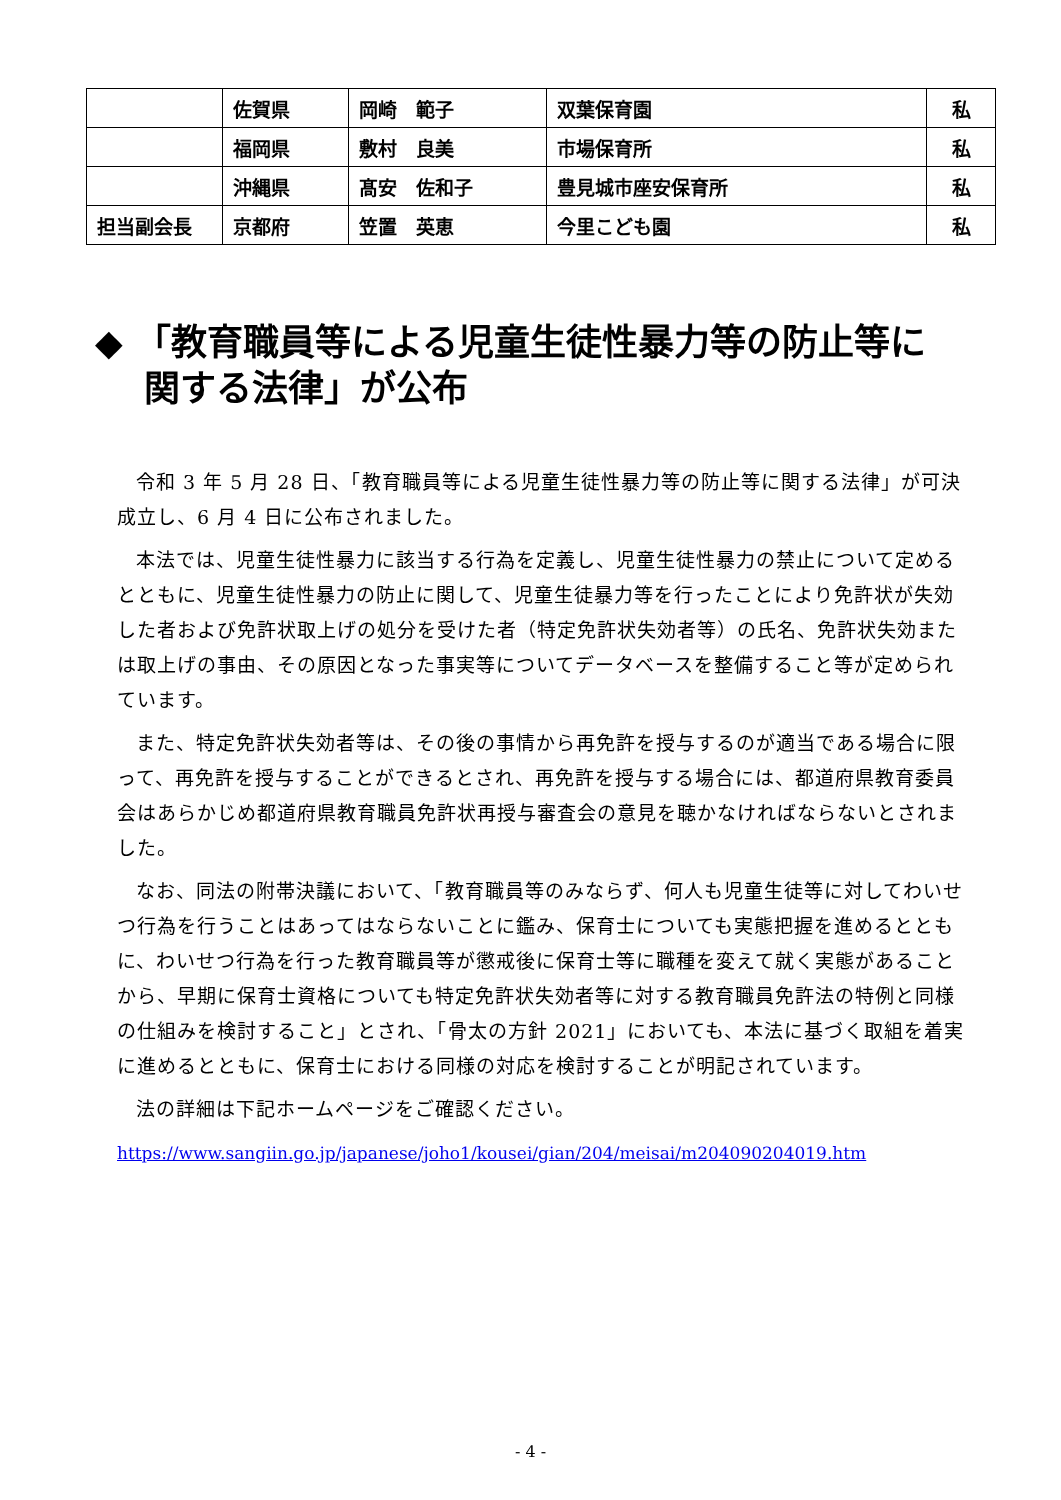| | 佐賀県 | 岡崎 範子 | 双葉保育園 | 私 |
| | 福岡県 | 敷村 良美 | 市場保育所 | 私 |
| | 沖縄県 | 髙安 佐和子 | 豊見城市座安保育所 | 私 |
| 担当副会長 | 京都府 | 笠置 英恵 | 今里こども園 | 私 |
◆ 「教育職員等による児童生徒性暴力等の防止等に
　 関する法律」が公布
令和 3 年 5 月 28 日、「教育職員等による児童生徒性暴力等の防止等に関する法律」が可決成立し、6 月 4 日に公布されました。
本法では、児童生徒性暴力に該当する行為を定義し、児童生徒性暴力の禁止について定めるとともに、児童生徒性暴力の防止に関して、児童生徒暴力等を行ったことにより免許状が失効した者および免許状取上げの処分を受けた者（特定免許状失効者等）の氏名、免許状失効または取上げの事由、その原因となった事実等についてデータベースを整備すること等が定められています。
また、特定免許状失効者等は、その後の事情から再免許を授与するのが適当である場合に限って、再免許を授与することができるとされ、再免許を授与する場合には、都道府県教育委員会はあらかじめ都道府県教育職員免許状再授与審査会の意見を聴かなければならないとされました。
なお、同法の附帯決議において、「教育職員等のみならず、何人も児童生徒等に対してわいせつ行為を行うことはあってはならないことに鑑み、保育士についても実態把握を進めるとともに、わいせつ行為を行った教育職員等が懲戒後に保育士等に職種を変えて就く実態があることから、早期に保育士資格についても特定免許状失効者等に対する教育職員免許法の特例と同様の仕組みを検討すること」とされ、「骨太の方針 2021」においても、本法に基づく取組を着実に進めるとともに、保育士における同様の対応を検討することが明記されています。
法の詳細は下記ホームページをご確認ください。
https://www.sangiin.go.jp/japanese/joho1/kousei/gian/204/meisai/m204090204019.htm
- 4 -